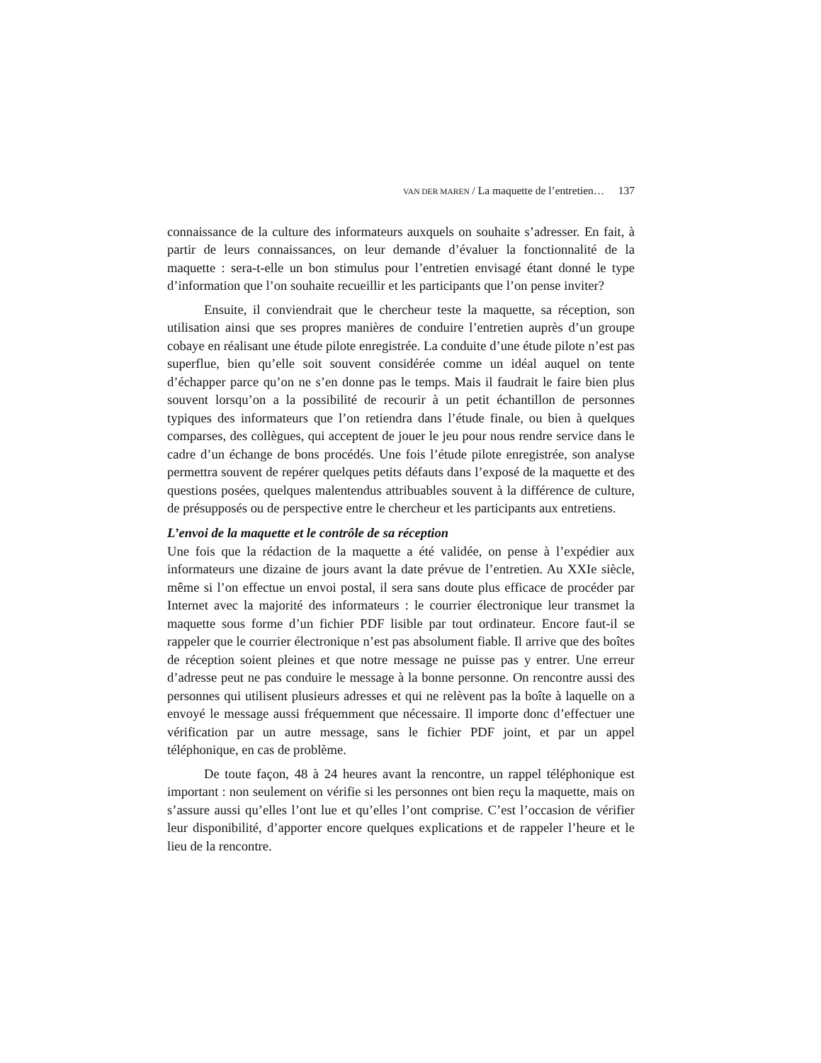VAN DER MAREN / La maquette de l’entretien… 137
connaissance de la culture des informateurs auxquels on souhaite s’adresser. En fait, à partir de leurs connaissances, on leur demande d’évaluer la fonctionnalité de la maquette : sera-t-elle un bon stimulus pour l’entretien envisagé étant donné le type d’information que l’on souhaite recueillir et les participants que l’on pense inviter?
Ensuite, il conviendrait que le chercheur teste la maquette, sa réception, son utilisation ainsi que ses propres manières de conduire l’entretien auprès d’un groupe cobaye en réalisant une étude pilote enregistrée. La conduite d’une étude pilote n’est pas superflue, bien qu’elle soit souvent considérée comme un idéal auquel on tente d’échapper parce qu’on ne s’en donne pas le temps. Mais il faudrait le faire bien plus souvent lorsqu’on a la possibilité de recourir à un petit échantillon de personnes typiques des informateurs que l’on retiendra dans l’étude finale, ou bien à quelques comparses, des collègues, qui acceptent de jouer le jeu pour nous rendre service dans le cadre d’un échange de bons procédés. Une fois l’étude pilote enregistrée, son analyse permettra souvent de repérer quelques petits défauts dans l’exposé de la maquette et des questions posées, quelques malentendus attribuables souvent à la différence de culture, de présupposés ou de perspective entre le chercheur et les participants aux entretiens.
L’envoi de la maquette et le contrôle de sa réception
Une fois que la rédaction de la maquette a été validée, on pense à l’expédier aux informateurs une dizaine de jours avant la date prévue de l’entretien. Au XXIe siècle, même si l’on effectue un envoi postal, il sera sans doute plus efficace de procéder par Internet avec la majorité des informateurs : le courrier électronique leur transmet la maquette sous forme d’un fichier PDF lisible par tout ordinateur. Encore faut-il se rappeler que le courrier électronique n’est pas absolument fiable. Il arrive que des boîtes de réception soient pleines et que notre message ne puisse pas y entrer. Une erreur d’adresse peut ne pas conduire le message à la bonne personne. On rencontre aussi des personnes qui utilisent plusieurs adresses et qui ne relèvent pas la boîte à laquelle on a envoyé le message aussi fréquemment que nécessaire. Il importe donc d’effectuer une vérification par un autre message, sans le fichier PDF joint, et par un appel téléphonique, en cas de problème.
De toute façon, 48 à 24 heures avant la rencontre, un rappel téléphonique est important : non seulement on vérifie si les personnes ont bien reçu la maquette, mais on s’assure aussi qu’elles l’ont lue et qu’elles l’ont comprise. C’est l’occasion de vérifier leur disponibilité, d’apporter encore quelques explications et de rappeler l’heure et le lieu de la rencontre.